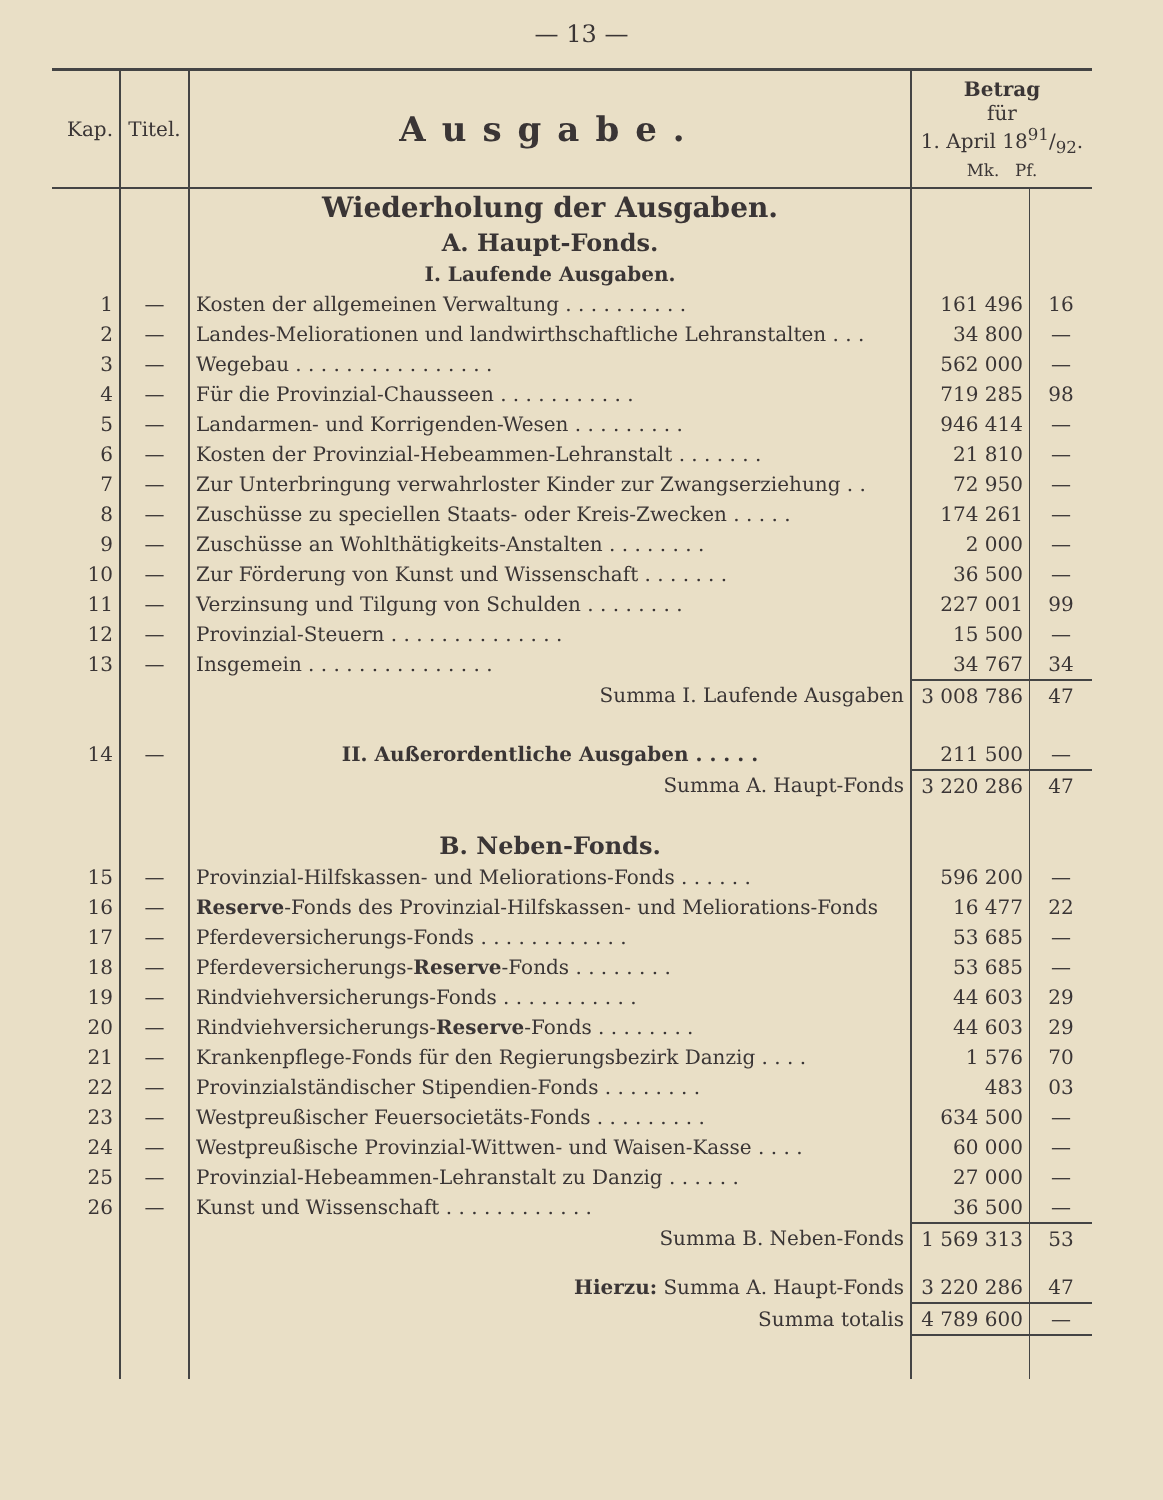— 13 —
| Kap. | Titel. | Ausgabe. | Betrag für 1. April 1891/92. Mk. Pf. | |
| --- | --- | --- | --- | --- |
| | | Wiederholung der Ausgaben. | | |
| | | A. Haupt-Fonds. | | |
| | | I. Laufende Ausgaben. | | |
| 1 | — | Kosten der allgemeinen Verwaltung . . . . . . . . . . | 161 496 | 16 |
| 2 | — | Landes-Meliorationen und landwirthschaftliche Lehranstalten . . . | 34 800 | — |
| 3 | — | Wegebau . . . . . . . . . . . . . . . . | 562 000 | — |
| 4 | — | Für die Provinzial-Chausseen . . . . . . . . . . . | 719 285 | 98 |
| 5 | — | Landarmen- und Korrigenden-Wesen . . . . . . . . . | 946 414 | — |
| 6 | — | Kosten der Provinzial-Hebeammen-Lehranstalt . . . . . . . | 21 810 | — |
| 7 | — | Zur Unterbringung verwahrloster Kinder zur Zwangserziehung . . | 72 950 | — |
| 8 | — | Zuschüsse zu speciellen Staats- oder Kreis-Zwecken . . . . . | 174 261 | — |
| 9 | — | Zuschüsse an Wohlthätigkeits-Anstalten . . . . . . . . | 2 000 | — |
| 10 | — | Zur Förderung von Kunst und Wissenschaft . . . . . . . | 36 500 | — |
| 11 | — | Verzinsung und Tilgung von Schulden . . . . . . . . | 227 001 | 99 |
| 12 | — | Provinzial-Steuern . . . . . . . . . . . . . . | 15 500 | — |
| 13 | — | Insgemein . . . . . . . . . . . . . . . | 34 767 | 34 |
| | | Summa I. Laufende Ausgaben | 3 008 786 | 47 |
| 14 | — | II. Außerordentliche Ausgaben . . . . . | 211 500 | — |
| | | Summa A. Haupt-Fonds | 3 220 286 | 47 |
| | | B. Neben-Fonds. | | |
| 15 | — | Provinzial-Hilfskassen- und Meliorations-Fonds . . . . . . | 596 200 | — |
| 16 | — | Reserve -Fonds des Provinzial-Hilfskassen- und Meliorations-Fonds | 16 477 | 22 |
| 17 | — | Pferdeversicherungs-Fonds . . . . . . . . . . . . | 53 685 | — |
| 18 | — | Pferdeversicherungs- Reserve -Fonds . . . . . . . . | 53 685 | — |
| 19 | — | Rindviehversicherungs-Fonds . . . . . . . . . . . | 44 603 | 29 |
| 20 | — | Rindviehversicherungs- Reserve -Fonds . . . . . . . . | 44 603 | 29 |
| 21 | — | Krankenpflege-Fonds für den Regierungsbezirk Danzig . . . . | 1 576 | 70 |
| 22 | — | Provinzialständischer Stipendien-Fonds . . . . . . . . | 483 | 03 |
| 23 | — | Westpreußischer Feuersocietäts-Fonds . . . . . . . . . | 634 500 | — |
| 24 | — | Westpreußische Provinzial-Wittwen- und Waisen-Kasse . . . . | 60 000 | — |
| 25 | — | Provinzial-Hebeammen-Lehranstalt zu Danzig . . . . . . | 27 000 | — |
| 26 | — | Kunst und Wissenschaft . . . . . . . . . . . . | 36 500 | — |
| | | Summa B. Neben-Fonds | 1 569 313 | 53 |
| | | Hierzu: Summa A. Haupt-Fonds | 3 220 286 | 47 |
| | | Summa totalis | 4 789 600 | — |